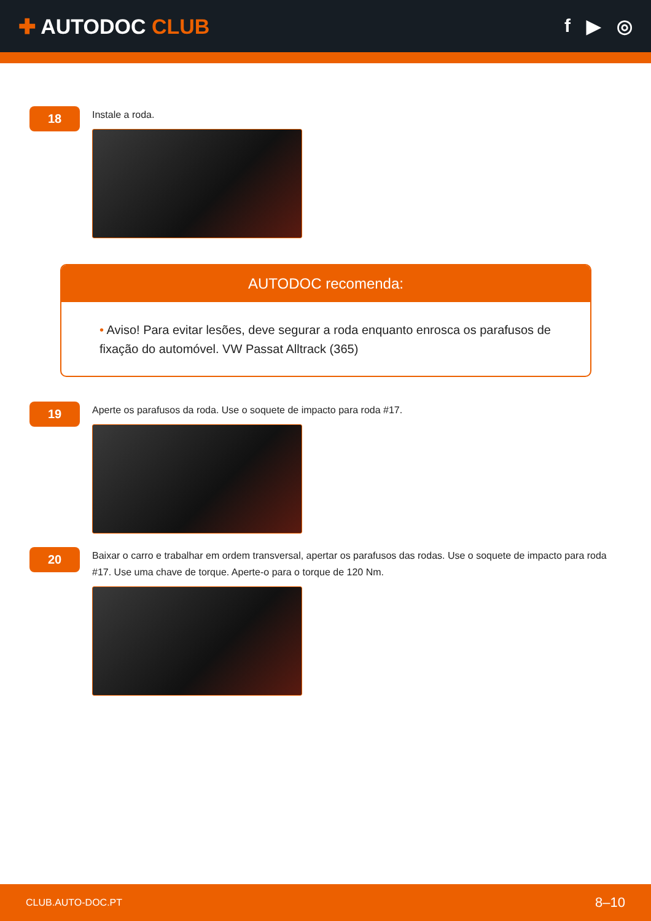✚ AUTODOC CLUB f ▶ ◎
18
Instale a roda.
AUTODOC recomenda:
• Aviso! Para evitar lesões, deve segurar a roda enquanto enrosca os parafusos de fixação do automóvel. VW Passat Alltrack (365)
19
Aperte os parafusos da roda. Use o soquete de impacto para roda #17.
20
Baixar o carro e trabalhar em ordem transversal, apertar os parafusos das rodas. Use o soquete de impacto para roda #17. Use uma chave de torque. Aperte-o para o torque de 120 Nm.
CLUB.AUTO-DOC.PT 8–10